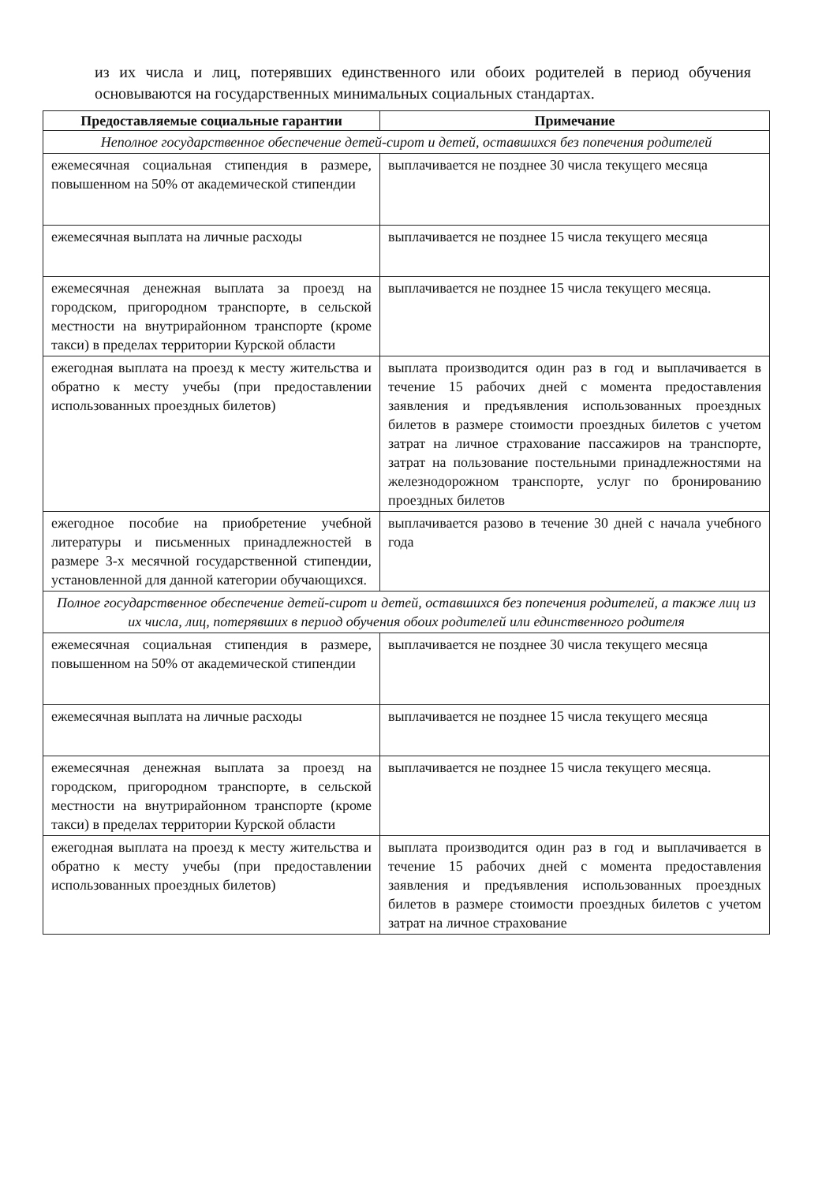из их числа и лиц, потерявших единственного или обоих родителей в период обучения основываются на государственных минимальных социальных стандартах.
| Предоставляемые социальные гарантии | Примечание |
| --- | --- |
| Неполное государственное обеспечение детей-сирот и детей, оставшихся без попечения родителей | |
| ежемесячная социальная стипендия в размере, повышенном на 50% от академической стипендии | выплачивается не позднее 30 числа текущего месяца |
| ежемесячная выплата на личные расходы | выплачивается не позднее 15 числа текущего месяца |
| ежемесячная денежная выплата за проезд на городском, пригородном транспорте, в сельской местности на внутрирайонном транспорте (кроме такси) в пределах территории Курской области | выплачивается не позднее 15 числа текущего месяца. |
| ежегодная выплата на проезд к месту жительства и обратно к месту учебы (при предоставлении использованных проездных билетов) | выплата производится один раз в год и выплачивается в течение 15 рабочих дней с момента предоставления заявления и предъявления использованных проездных билетов в размере стоимости проездных билетов с учетом затрат на личное страхование пассажиров на транспорте, затрат на пользование постельными принадлежностями на железнодорожном транспорте, услуг по бронированию проездных билетов |
| ежегодное пособие на приобретение учебной литературы и письменных принадлежностей в размере 3-х месячной государственной стипендии, установленной для данной категории обучающихся. | выплачивается разово в течение 30 дней с начала учебного года |
| Полное государственное обеспечение детей-сирот и детей, оставшихся без попечения родителей, а также лиц из их числа, лиц, потерявших в период обучения обоих родителей или единственного родителя | |
| ежемесячная социальная стипендия в размере, повышенном на 50% от академической стипендии | выплачивается не позднее 30 числа текущего месяца |
| ежемесячная выплата на личные расходы | выплачивается не позднее 15 числа текущего месяца |
| ежемесячная денежная выплата за проезд на городском, пригородном транспорте, в сельской местности на внутрирайонном транспорте (кроме такси) в пределах территории Курской области | выплачивается не позднее 15 числа текущего месяца. |
| ежегодная выплата на проезд к месту жительства и обратно к месту учебы (при предоставлении использованных проездных билетов) | выплата производится один раз в год и выплачивается в течение 15 рабочих дней с момента предоставления заявления и предъявления использованных проездных билетов в размере стоимости проездных билетов с учетом затрат на личное страхование |